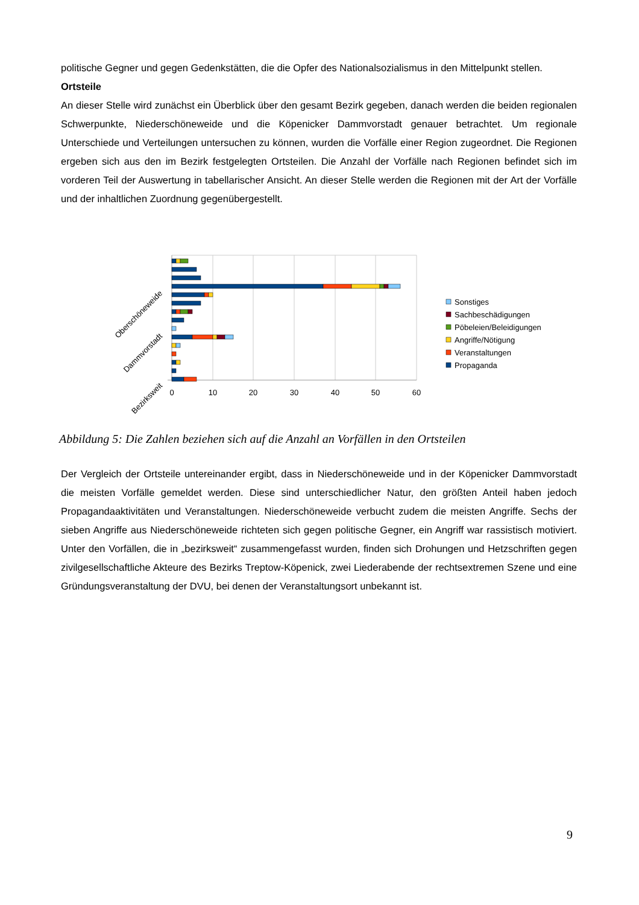politische Gegner und gegen Gedenkstätten, die die Opfer des Nationalsozialismus in den Mittelpunkt stellen.
Ortsteile
An dieser Stelle wird zunächst ein Überblick über den gesamt Bezirk gegeben, danach werden die beiden regionalen Schwerpunkte, Niederschöneweide und die Köpenicker Dammvorstadt genauer betrachtet. Um regionale Unterschiede und Verteilungen untersuchen zu können, wurden die Vorfälle einer Region zugeordnet. Die Regionen ergeben sich aus den im Bezirk festgelegten Ortsteilen. Die Anzahl der Vorfälle nach Regionen befindet sich im vorderen Teil der Auswertung in tabellarischer Ansicht. An dieser Stelle werden die Regionen mit der Art der Vorfälle und der inhaltlichen Zuordnung gegenübergestellt.
0
10
20
30
40
50
60
Bezirksweit
Dammvorstadt
Oberschöneweide
Sonstiges
Sachbeschädigungen
Pöbeleien/Beleidigungen
Angriffe/Nötigung
Veranstaltungen
Propaganda
Abbildung 5: Die Zahlen beziehen sich auf die Anzahl an Vorfällen in den Ortsteilen
Der Vergleich der Ortsteile untereinander ergibt, dass in Niederschöneweide und in der Köpenicker Dammvorstadt die meisten Vorfälle gemeldet werden. Diese sind unterschiedlicher Natur, den größten Anteil haben jedoch Propagandaaktivitäten und Veranstaltungen. Niederschöneweide verbucht zudem die meisten Angriffe. Sechs der sieben Angriffe aus Niederschöneweide richteten sich gegen politische Gegner, ein Angriff war rassistisch motiviert. Unter den Vorfällen, die in „bezirksweit“ zusammengefasst wurden, finden sich Drohungen und Hetzschriften gegen zivilgesellschaftliche Akteure des Bezirks Treptow-Köpenick, zwei Liederabende der rechtsextremen Szene und eine Gründungsveranstaltung der DVU, bei denen der Veranstaltungsort unbekannt ist.
9